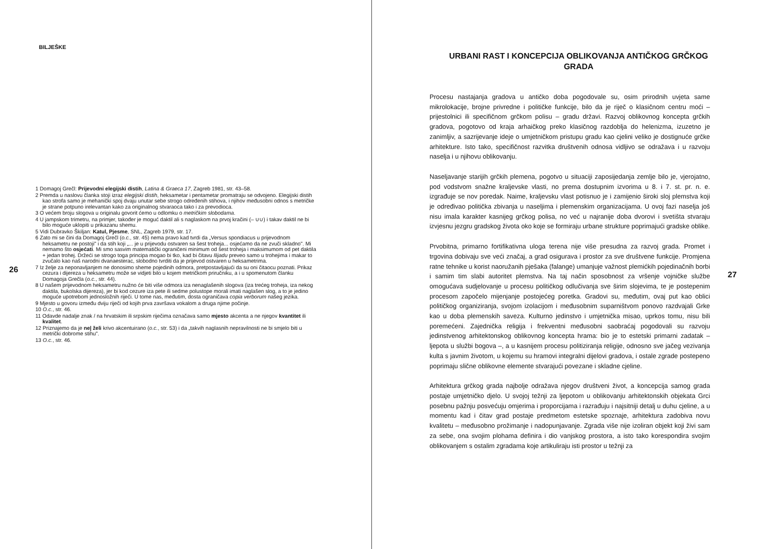BILJEŠKE
1 Domagoj Grečl: Prijevodni elegijski distih, Latina & Graeca 17, Zagreb 1981, str. 43–58.
2 Premda u naslovu članka stoji izraz elegijski distih, heksametar i pentametar promatraju se odvojeno. Elegijski distih kao strofa samo je mehanički spoj dvaju unutar sebe strogo određenih stihova, i njihov međusobni odnos s metričke je strane potpuno irelevantan kako za originalnog stvaraoca tako i za prevodioca.
3 O većem broju slogova u originalu govorit ćemo u odlomku o metričkim slobodama.
4 U jampskom trimetru, na primjer, također je moguć daktil ali s naglaskom na prvoj kračini (– ∪∪) i takav daktil ne bi bilo moguće uklopiti u prikazanu shemu.
5 Vidi Dubravko Škiljan: Katul, Pjesme, SNL, Zagreb 1979, str. 17.
6 Zato mi se čini da Domagoj Grečl (o.c., str. 45) nema pravo kad tvrdi da „Versus spondiacus u prijevodnom heksametru ne postoji" i da stih koji „... je u prijevodu ostvaren sa šest troheja... osjećamo da ne zvuči skladno". Mi nemamo što osjećati. Mi smo sasvim matematički ograničeni minimum od šest troheja i maksimumom od pet daktila + jedan trohej. Držeći se strogo toga principa mogao bi tko, kad bi čitavu Ilijadu preveo samo u trohejima i makar to zvučalo kao naš narodni dvanaesterac, slobodno tvrditi da je prijevod ostvaren u heksametrima.
7 Iz želje za neponavljanjem ne donosimo sheme pojedinih odmora, pretpostavljajući da su oni čitaocu poznati. Prikaz cezura i dijereza u heksametru može se vidjeti bilo u kojem metričkom priručniku, a i u spomenutom članku Domagoja Grečla (o.c., str. 44).
8 U našem prijevodnom heksametru nužno će biti više odmora iza nenaglašenih slogova (iza trećeg troheja, iza nekog daktila, bukolska dijereza), jer bi kod cezure iza pete ili sedme polustope morali imati naglašen slog, a to je jedino moguće upotrebom jednosložnih riječi. U tome nas, međutim, dosta ograničava copia verborum našeg jezika.
9 Mjesto u govoru između dviju riječi od kojih prva završava vokalom a druga njime počinje.
10 O.c., str. 46.
11 Odavde nadalje znak / na hrvatskim ili srpskim riječima označava samo mjesto akcenta a ne njegov kvantitet ili kvalitet.
12 Priznajemo da je ne| želi krivo akcentuirano (o.c., str. 53) i da „takvih naglasnih nepravilnosti ne bi smjelo biti u metrički dobrome stihu".
13 O.c., str. 46.
26
URBANI RAST I KONCEPCIJA OBLIKOVANJA ANTIČKOG GRČKOG GRADA
Procesu nastajanja gradova u antičko doba pogodovale su, osim prirodnih uvjeta same mikrolokacije, brojne privredne i političke funkcije, bilo da je riječ o klasičnom centru moći – prijestolnici ili specifičnom grčkom polisu – gradu državi. Razvoj oblikovnog koncepta grčkih gradova, pogotovo od kraja arhaičkog preko klasičnog razdoblja do helenizma, izuzetno je zanimljiv, a sazrijevanje ideje o umjetničkom pristupu gradu kao cjelini veliko je dostignuće grčke arhitekture. Isto tako, specifičnost razvitka društvenih odnosa vidljivo se odražava i u razvoju naselja i u njihovu oblikovanju.
Naseljavanje starijih grčkih plemena, pogotvo u situaciji zaposijedanja zemlje bilo je, vjerojatno, pod vodstvom snažne kraljevske vlasti, no prema dostupnim izvorima u 8. i 7. st. pr. n. e. izgrađuje se nov poredak. Naime, kraljevsku vlast potisnuo je i zamijenio široki sloj plemstva koji je određivao politička zbivanja u naseljima i plemenskim organizacijama. U ovoj fazi naselja još nisu imala karakter kasnijeg grčkog polisa, no već u najranije doba dvorovi i svetišta stvaraju izvjesnu jezgru gradskog života oko koje se formiraju urbane strukture poprimajući gradske oblike.
Prvobitna, primarno fortifikativna uloga terena nije više presudna za razvoj grada. Promet i trgovina dobivaju sve veći značaj, a grad osigurava i prostor za sve društvene funkcije. Promjena ratne tehnike u korist naoružanih pješaka (falange) umanjuje važnost plemićkih pojedinačnih borbi i samim tim slabi autoritet plemstva. Na taj način sposobnost za vršenje vojničke službe omogućava sudjelovanje u procesu političkog odlučivanja sve širim slojevima, te je postepenim procesom započelo mijenjanje postojećeg poretka. Gradovi su, međutim, ovaj put kao oblici političkog organiziranja, svojom izolacijom i međusobnim suparništvom ponovo razdvajali Grke kao u doba plemenskih saveza. Kulturno jedinstvo i umjetnička misao, uprkos tomu, nisu bili poremećeni. Zajednička religija i frekventni međusobni saobraćaj pogodovali su razvoju jedinstvenog arhitektonskog oblikovnog koncepta hrama: bio je to estetski primarni zadatak – ljepota u službi bogova –, a u kasnijem procesu politiziranja religije, odnosno sve jačeg vezivanja kulta s javnim životom, u kojemu su hramovi integralni dijelovi gradova, i ostale zgrade postepeno poprimaju slične oblikovne elemente stvarajući povezane i skladne cjeline.
Arhitektura grčkog grada najbolje odražava njegov društveni život, a koncepcija samog grada postaje umjetničko djelo. U svojoj težnji za ljepotom u oblikovanju arhitektonskih objekata Grci posebnu pažnju posvećuju omjerima i proporcijama i razrađuju i najsitniji detalj u duhu cjeline, a u momentu kad i čitav grad postaje predmetom estetske spoznaje, arhitektura zadobiva novu kvalitetu – međusobno prožimanje i nadopunjavanje. Zgrada više nije izoliran objekt koji živi sam za sebe, ona svojim plohama definira i dio vanjskog prostora, a isto tako korespondira svojim oblikovanjem s ostalim zgradama koje artikuliraju isti prostor u težnji za
27